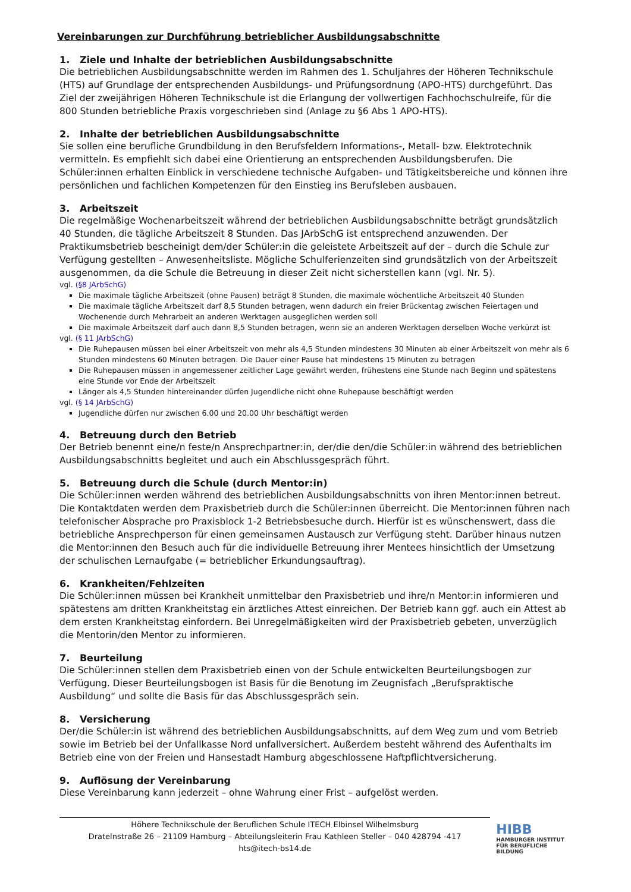Vereinbarungen zur Durchführung betrieblicher Ausbildungsabschnitte
1. Ziele und Inhalte der betrieblichen Ausbildungsabschnitte
Die betrieblichen Ausbildungsabschnitte werden im Rahmen des 1. Schuljahres der Höheren Technikschule (HTS) auf Grundlage der entsprechenden Ausbildungs- und Prüfungsordnung (APO-HTS) durchgeführt. Das Ziel der zweijährigen Höheren Technikschule ist die Erlangung der vollwertigen Fachhochschulreife, für die 800 Stunden betriebliche Praxis vorgeschrieben sind (Anlage zu §6 Abs 1 APO-HTS).
2. Inhalte der betrieblichen Ausbildungsabschnitte
Sie sollen eine berufliche Grundbildung in den Berufsfeldern Informations-, Metall- bzw. Elektrotechnik vermitteln. Es empfiehlt sich dabei eine Orientierung an entsprechenden Ausbildungsberufen. Die Schüler:innen erhalten Einblick in verschiedene technische Aufgaben- und Tätigkeitsbereiche und können ihre persönlichen und fachlichen Kompetenzen für den Einstieg ins Berufsleben ausbauen.
3. Arbeitszeit
Die regelmäßige Wochenarbeitszeit während der betrieblichen Ausbildungsabschnitte beträgt grundsätzlich 40 Stunden, die tägliche Arbeitszeit 8 Stunden. Das JArbSchG ist entsprechend anzuwenden. Der Praktikumsbetrieb bescheinigt dem/der Schüler:in die geleistete Arbeitszeit auf der – durch die Schule zur Verfügung gestellten – Anwesenheitsliste. Mögliche Schulferienzeiten sind grundsätzlich von der Arbeitszeit ausgenommen, da die Schule die Betreuung in dieser Zeit nicht sicherstellen kann (vgl. Nr. 5).
vgl. (§8 JArbSchG)
Die maximale tägliche Arbeitszeit (ohne Pausen) beträgt 8 Stunden, die maximale wöchentliche Arbeitszeit 40 Stunden
Die maximale tägliche Arbeitszeit darf 8,5 Stunden betragen, wenn dadurch ein freier Brückentag zwischen Feiertagen und Wochenende durch Mehrarbeit an anderen Werktagen ausgeglichen werden soll
Die maximale Arbeitszeit darf auch dann 8,5 Stunden betragen, wenn sie an anderen Werktagen derselben Woche verkürzt ist
vgl. (§ 11 JArbSchG)
Die Ruhepausen müssen bei einer Arbeitszeit von mehr als 4,5 Stunden mindestens 30 Minuten ab einer Arbeitszeit von mehr als 6 Stunden mindestens 60 Minuten betragen. Die Dauer einer Pause hat mindestens 15 Minuten zu betragen
Die Ruhepausen müssen in angemessener zeitlicher Lage gewährt werden, frühestens eine Stunde nach Beginn und spätestens eine Stunde vor Ende der Arbeitszeit
Länger als 4,5 Stunden hintereinander dürfen Jugendliche nicht ohne Ruhepause beschäftigt werden
vgl. (§ 14 JArbSchG)
Jugendliche dürfen nur zwischen 6.00 und 20.00 Uhr beschäftigt werden
4. Betreuung durch den Betrieb
Der Betrieb benennt eine/n feste/n Ansprechpartner:in, der/die den/die Schüler:in während des betrieblichen Ausbildungsabschnitts begleitet und auch ein Abschlussgespräch führt.
5. Betreuung durch die Schule (durch Mentor:in)
Die Schüler:innen werden während des betrieblichen Ausbildungsabschnitts von ihren Mentor:innen betreut. Die Kontaktdaten werden dem Praxisbetrieb durch die Schüler:innen überreicht. Die Mentor:innen führen nach telefonischer Absprache pro Praxisblock 1-2 Betriebsbesuche durch. Hierfür ist es wünschenswert, dass die betriebliche Ansprechperson für einen gemeinsamen Austausch zur Verfügung steht. Darüber hinaus nutzen die Mentor:innen den Besuch auch für die individuelle Betreuung ihrer Mentees hinsichtlich der Umsetzung der schulischen Lernaufgabe (= betrieblicher Erkundungsauftrag).
6. Krankheiten/Fehlzeiten
Die Schüler:innen müssen bei Krankheit unmittelbar den Praxisbetrieb und ihre/n Mentor:in informieren und spätestens am dritten Krankheitstag ein ärztliches Attest einreichen. Der Betrieb kann ggf. auch ein Attest ab dem ersten Krankheitstag einfordern. Bei Unregelmäßigkeiten wird der Praxisbetrieb gebeten, unverzüglich die Mentorin/den Mentor zu informieren.
7. Beurteilung
Die Schüler:innen stellen dem Praxisbetrieb einen von der Schule entwickelten Beurteilungsbogen zur Verfügung. Dieser Beurteilungsbogen ist Basis für die Benotung im Zeugnisfach „Berufspraktische Ausbildung“ und sollte die Basis für das Abschlussgespräch sein.
8. Versicherung
Der/die Schüler:in ist während des betrieblichen Ausbildungsabschnitts, auf dem Weg zum und vom Betrieb sowie im Betrieb bei der Unfallkasse Nord unfallversichert. Außerdem besteht während des Aufenthalts im Betrieb eine von der Freien und Hansestadt Hamburg abgeschlossene Haftpflichtversicherung.
9. Auflösung der Vereinbarung
Diese Vereinbarung kann jederzeit – ohne Wahrung einer Frist – aufgelöst werden.
Höhere Technikschule der Beruflichen Schule ITECH Elbinsel Wilhelmsburg
Dratelnstraße 26 – 21109 Hamburg – Abteilungsleiterin Frau Kathleen Steller – 040 428794 -417
hts@itech-bs14.de
HIBB
HAMBURGER INSTITUT
FÜR BERUFLICHE BILDUNG